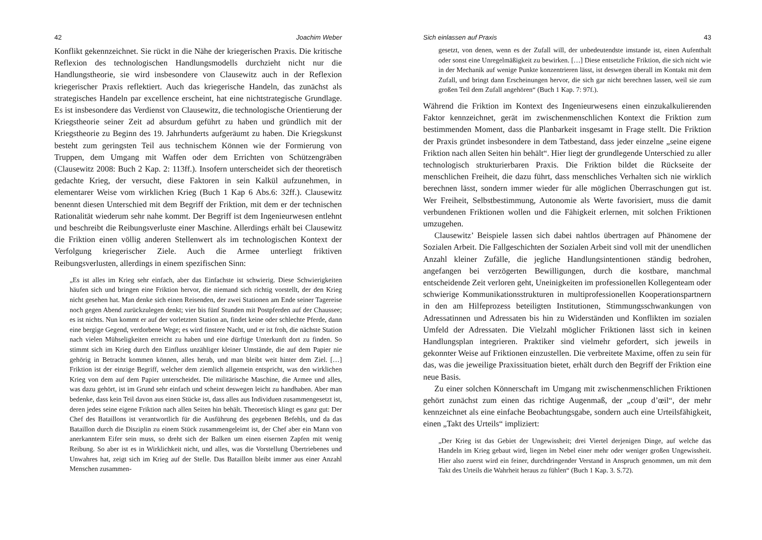42 Joachim Weber
Konflikt gekennzeichnet. Sie rückt in die Nähe der kriegerischen Praxis. Die kritische Reflexion des technologischen Handlungsmodells durchzieht nicht nur die Handlungstheorie, sie wird insbesondere von Clausewitz auch in der Reflexion kriegerischer Praxis reflektiert. Auch das kriegerische Handeln, das zunächst als strategisches Handeln par excellence erscheint, hat eine nichtstrategische Grundlage. Es ist insbesondere das Verdienst von Clausewitz, die technologische Orientierung der Kriegstheorie seiner Zeit ad absurdum geführt zu haben und gründlich mit der Kriegstheorie zu Beginn des 19. Jahrhunderts aufgeräumt zu haben. Die Kriegskunst besteht zum geringsten Teil aus technischem Können wie der Formierung von Truppen, dem Umgang mit Waffen oder dem Errichten von Schützengräben (Clausewitz 2008: Buch 2 Kap. 2: 113ff.). Insofern unterscheidet sich der theoretisch gedachte Krieg, der versucht, diese Faktoren in sein Kalkül aufzunehmen, in elementarer Weise vom wirklichen Krieg (Buch 1 Kap 6 Abs.6: 32ff.). Clausewitz benennt diesen Unterschied mit dem Begriff der Friktion, mit dem er der technischen Rationalität wiederum sehr nahe kommt. Der Begriff ist dem Ingenieurwesen entlehnt und beschreibt die Reibungsverluste einer Maschine. Allerdings erhält bei Clausewitz die Friktion einen völlig anderen Stellenwert als im technologischen Kontext der Verfolgung kriegerischer Ziele. Auch die Armee unterliegt friktiven Reibungsverlusten, allerdings in einem spezifischen Sinn:
„Es ist alles im Krieg sehr einfach, aber das Einfachste ist schwierig. Diese Schwierigkeiten häufen sich und bringen eine Friktion hervor, die niemand sich richtig vorstellt, der den Krieg nicht gesehen hat. Man denke sich einen Reisenden, der zwei Stationen am Ende seiner Tagereise noch gegen Abend zurückzulegen denkt; vier bis fünf Stunden mit Postpferden auf der Chaussee; es ist nichts. Nun kommt er auf der vorletzten Station an, findet keine oder schlechte Pferde, dann eine bergige Gegend, verdorbene Wege; es wird finstere Nacht, und er ist froh, die nächste Station nach vielen Mühseligkeiten erreicht zu haben und eine dürftige Unterkunft dort zu finden. So stimmt sich im Krieg durch den Einfluss unzähliger kleiner Umstände, die auf dem Papier nie gehörig in Betracht kommen können, alles herab, und man bleibt weit hinter dem Ziel. […] Friktion ist der einzige Begriff, welcher dem ziemlich allgemein entspricht, was den wirklichen Krieg von dem auf dem Papier unterscheidet. Die militärische Maschine, die Armee und alles, was dazu gehört, ist im Grund sehr einfach und scheint deswegen leicht zu handhaben. Aber man bedenke, dass kein Teil davon aus einen Stücke ist, dass alles aus Individuen zusammengesetzt ist, deren jedes seine eigene Friktion nach allen Seiten hin behält. Theoretisch klingt es ganz gut: Der Chef des Bataillons ist verantwortlich für die Ausführung des gegebenen Befehls, und da das Bataillon durch die Disziplin zu einem Stück zusammengeleimt ist, der Chef aber ein Mann von anerkanntem Eifer sein muss, so dreht sich der Balken um einen eisernen Zapfen mit wenig Reibung. So aber ist es in Wirklichkeit nicht, und alles, was die Vorstellung Übertriebenes und Unwahres hat, zeigt sich im Krieg auf der Stelle. Das Bataillon bleibt immer aus einer Anzahl Menschen zusammen-
Sich einlassen auf Praxis 43
gesetzt, von denen, wenn es der Zufall will, der unbedeutendste imstande ist, einen Aufenthalt oder sonst eine Unregelmäßigkeit zu bewirken. […] Diese entsetzliche Friktion, die sich nicht wie in der Mechanik auf wenige Punkte konzentrieren lässt, ist deswegen überall im Kontakt mit dem Zufall, und bringt dann Erscheinungen hervor, die sich gar nicht berechnen lassen, weil sie zum großen Teil dem Zufall angehören“ (Buch 1 Kap. 7: 97f.).
Während die Friktion im Kontext des Ingenieurwesens einen einzukalkulierenden Faktor kennzeichnet, gerät im zwischenmenschlichen Kontext die Friktion zum bestimmenden Moment, dass die Planbarkeit insgesamt in Frage stellt. Die Friktion der Praxis gründet insbesondere in dem Tatbestand, dass jeder einzelne „seine eigene Friktion nach allen Seiten hin behält“. Hier liegt der grundlegende Unterschied zu aller technologisch strukturierbaren Praxis. Die Friktion bildet die Rückseite der menschlichen Freiheit, die dazu führt, dass menschliches Verhalten sich nie wirklich berechnen lässt, sondern immer wieder für alle möglichen Überraschungen gut ist. Wer Freiheit, Selbstbestimmung, Autonomie als Werte favorisiert, muss die damit verbundenen Friktionen wollen und die Fähigkeit erlernen, mit solchen Friktionen umzugehen.
Clausewitz’ Beispiele lassen sich dabei nahtlos übertragen auf Phänomene der Sozialen Arbeit. Die Fallgeschichten der Sozialen Arbeit sind voll mit der unendlichen Anzahl kleiner Zufälle, die jegliche Handlungsintentionen ständig bedrohen, angefangen bei verzögerten Bewilligungen, durch die kostbare, manchmal entscheidende Zeit verloren geht, Uneinigkeiten im professionellen Kollegenteam oder schwierige Kommunikationsstrukturen in multiprofessionellen Kooperationspartnern in den am Hilfeprozess beteiligten Institutionen, Stimmungsschwankungen von Adressatinnen und Adressaten bis hin zu Widerständen und Konflikten im sozialen Umfeld der Adressaten. Die Vielzahl möglicher Friktionen lässt sich in keinen Handlungsplan integrieren. Praktiker sind vielmehr gefordert, sich jeweils in gekonnter Weise auf Friktionen einzustellen. Die verbreitete Maxime, offen zu sein für das, was die jeweilige Praxissituation bietet, erhält durch den Begriff der Friktion eine neue Basis.
Zu einer solchen Könnerschaft im Umgang mit zwischenmenschlichen Friktionen gehört zunächst zum einen das richtige Augenmaß, der „coup d’œil“, der mehr kennzeichnet als eine einfache Beobachtungsgabe, sondern auch eine Urteilsfähigkeit, einen „Takt des Urteils“ impliziert:
„Der Krieg ist das Gebiet der Ungewissheit; drei Viertel derjenigen Dinge, auf welche das Handeln im Krieg gebaut wird, liegen im Nebel einer mehr oder weniger großen Ungewissheit. Hier also zuerst wird ein feiner, durchdringender Verstand in Anspruch genommen, um mit dem Takt des Urteils die Wahrheit heraus zu fühlen“ (Buch 1 Kap. 3. S.72).